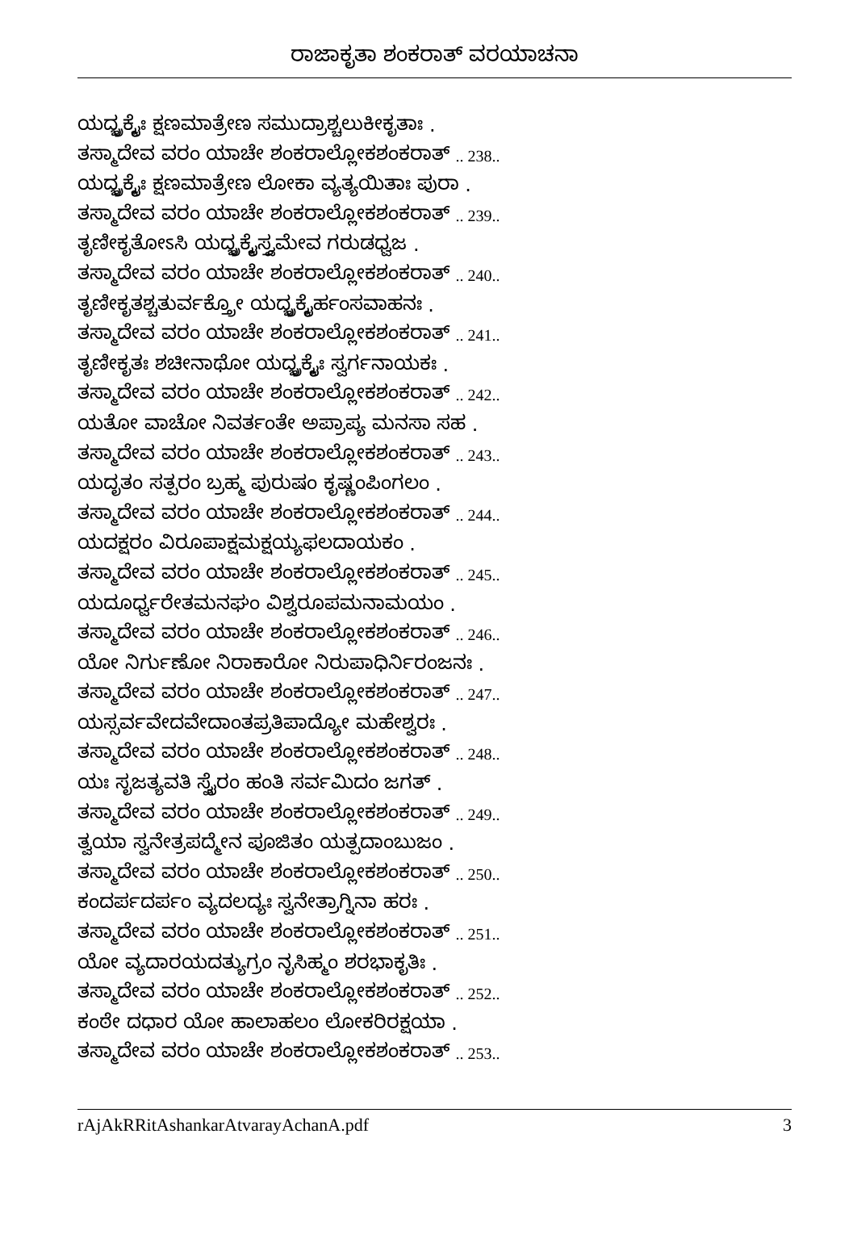ರಾಜಾಕೃತಾ ಶಂಕರಾತ್ ವರಯಾಚನಾ
ಯದ್ಭೃಕ್ಕೈಃ ಕ್ಷಣಮಾತ್ರೇಣ ಸಮುದ್ರಾಶ್ಚಲುಕೀಕೃತಾಃ .
ತಸ್ಮಾದೇವ ವರಂ ಯಾಚೇ ಶಂಕರಾಲ್ಲೋಕಶಂಕರಾತ್ .. 238..
ಯದ್ಭೃಕ್ಕೈಃ ಕ್ಷಣಮಾತ್ರೇಣ ಲೋಕಾ ವ್ಯತ್ಯಯಿತಾಃ ಪುರಾ .
ತಸ್ಮಾದೇವ ವರಂ ಯಾಚೇ ಶಂಕರಾಲ್ಲೋಕಶಂಕರಾತ್ .. 239..
ತೃಣೀಕೃತೋಽಸಿ ಯದ್ಭೃಕ್ಕೈಸ್ತ್ವಮೇವ ಗರುಡಧ್ವಜ .
ತಸ್ಮಾದೇವ ವರಂ ಯಾಚೇ ಶಂಕರಾಲ್ಲೋಕಶಂಕರಾತ್ .. 240..
ತೃಣೀಕೃತಶ್ಚತುರ್ವಕ್ತ್ರೋ ಯದ್ಭೃಕ್ಕೈರ್ಹಂಸವಾಹನಃ .
ತಸ್ಮಾದೇವ ವರಂ ಯಾಚೇ ಶಂಕರಾಲ್ಲೋಕಶಂಕರಾತ್ .. 241..
ತೃಣೀಕೃತಃ ಶಚೀನಾಥೋ ಯದ್ಭೃಕ್ಕೈಃ ಸ್ವರ್ಗನಾಯಕಃ .
ತಸ್ಮಾದೇವ ವರಂ ಯಾಚೇ ಶಂಕರಾಲ್ಲೋಕಶಂಕರಾತ್ .. 242..
ಯತೋ ವಾಚೋ ನಿವರ್ತಂತೇ ಅಪ್ರಾಪ್ಯ ಮನಸಾ ಸಹ .
ತಸ್ಮಾದೇವ ವರಂ ಯಾಚೇ ಶಂಕರಾಲ್ಲೋಕಶಂಕರಾತ್ .. 243..
ಯದೃತಂ ಸತ್ಪರಂ ಬ್ರಹ್ಮ ಪುರುಷಂ ಕೃಷ್ಣಂಪಿಂಗಲಂ .
ತಸ್ಮಾದೇವ ವರಂ ಯಾಚೇ ಶಂಕರಾಲ್ಲೋಕಶಂಕರಾತ್ .. 244..
ಯದಕ್ಷರಂ ವಿರೂಪಾಕ್ಷಮಕ್ಷಯ್ಯಫಲದಾಯಕಂ .
ತಸ್ಮಾದೇವ ವರಂ ಯಾಚೇ ಶಂಕರಾಲ್ಲೋಕಶಂಕರಾತ್ .. 245..
ಯದೂರ್ಧ್ವರೇತಮನಘಂ ವಿಶ್ವರೂಪಮನಾಮಯಂ .
ತಸ್ಮಾದೇವ ವರಂ ಯಾಚೇ ಶಂಕರಾಲ್ಲೋಕಶಂಕರಾತ್ .. 246..
ಯೋ ನಿರ್ಗುಣೋ ನಿರಾಕಾರೋ ನಿರುಪಾಧಿರ್ನಿರಂಜನಃ .
ತಸ್ಮಾದೇವ ವರಂ ಯಾಚೇ ಶಂಕರಾಲ್ಲೋಕಶಂಕರಾತ್ .. 247..
ಯಸ್ಸರ್ವವೇದವೇದಾಂತಪ್ರತಿಪಾದ್ಯೋ ಮಹೇಶ್ವರಃ .
ತಸ್ಮಾದೇವ ವರಂ ಯಾಚೇ ಶಂಕರಾಲ್ಲೋಕಶಂಕರಾತ್ .. 248..
ಯಃ ಸೃಜತ್ಯವತಿ ಸ್ವೈರಂ ಹಂತಿ ಸರ್ವಮಿದಂ ಜಗತ್ .
ತಸ್ಮಾದೇವ ವರಂ ಯಾಚೇ ಶಂಕರಾಲ್ಲೋಕಶಂಕರಾತ್ .. 249..
ತ್ವಯಾ ಸ್ವನೇತ್ರಪದ್ಮೇನ ಪೂಜಿತಂ ಯತ್ಪದಾಂಬುಜಂ .
ತಸ್ಮಾದೇವ ವರಂ ಯಾಚೇ ಶಂಕರಾಲ್ಲೋಕಶಂಕರಾತ್ .. 250..
ಕಂದರ್ಪದರ್ಪಂ ವ್ಯದಲದ್ಯಃ ಸ್ವನೇತ್ರಾಗ್ನಿನಾ ಹರಃ .
ತಸ್ಮಾದೇವ ವರಂ ಯಾಚೇ ಶಂಕರಾಲ್ಲೋಕಶಂಕರಾತ್ .. 251..
ಯೋ ವ್ಯದಾರಯದತ್ಯುಗ್ರಂ ನೃಸಿಹ್ಮಂ ಶರಭಾಕೃತಿಃ .
ತಸ್ಮಾದೇವ ವರಂ ಯಾಚೇ ಶಂಕರಾಲ್ಲೋಕಶಂಕರಾತ್ .. 252..
ಕಂಠೇ ದಧಾರ ಯೋ ಹಾಲಾಹಲಂ ಲೋಕರಿರಕ್ಷಯಾ .
ತಸ್ಮಾದೇವ ವರಂ ಯಾಚೇ ಶಂಕರಾಲ್ಲೋಕಶಂಕರಾತ್ .. 253..
rAjAkRRitAshankarAtvarayAchanA.pdf 3